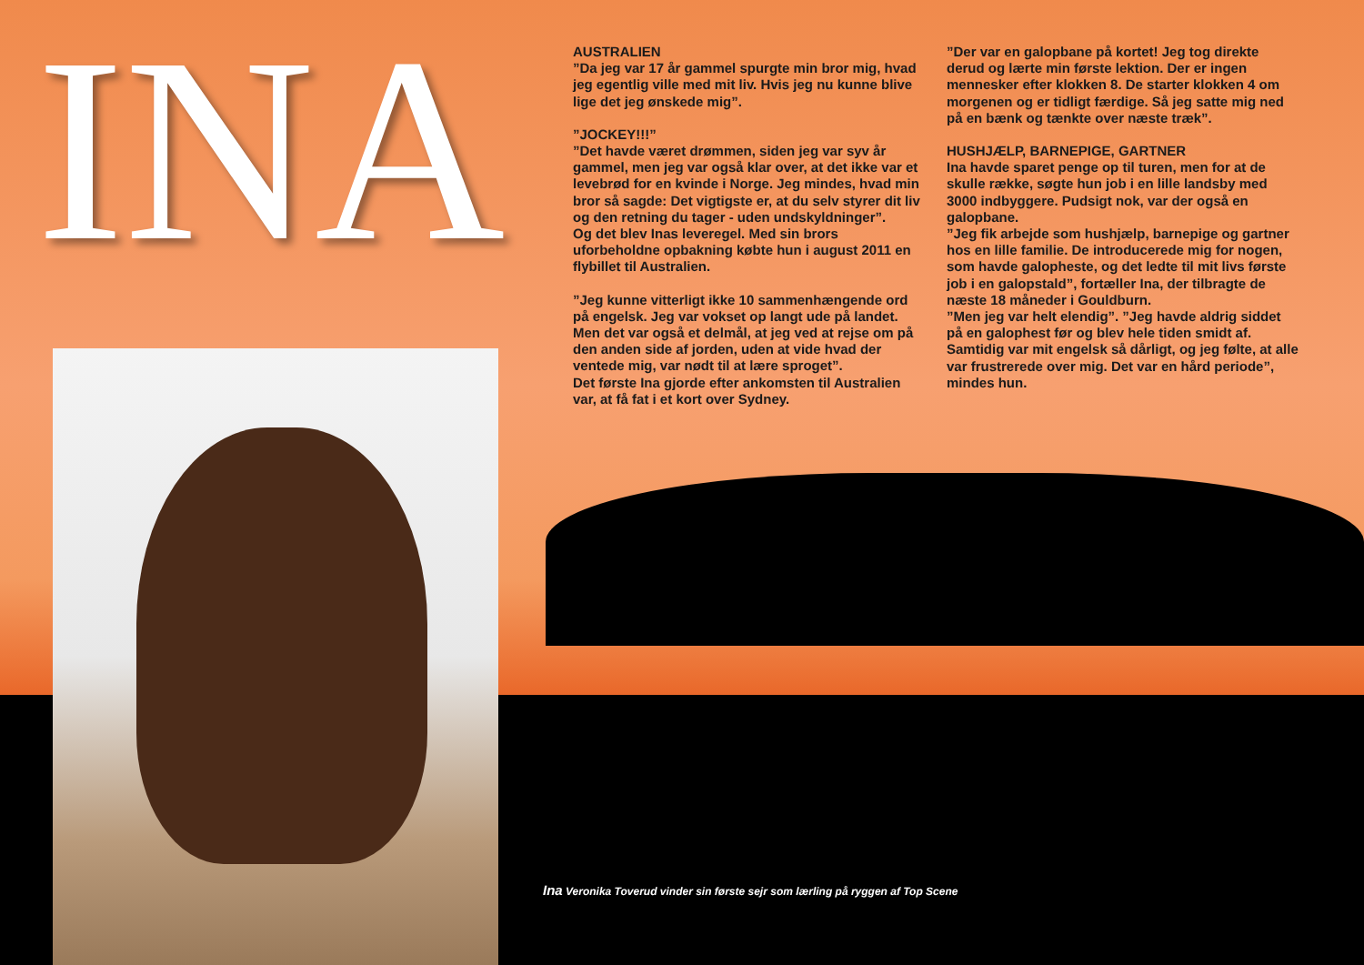INA
AUSTRALIEN
”Da jeg var 17 år gammel spurgte min bror mig, hvad jeg egentlig ville med mit liv. Hvis jeg nu kunne blive lige det jeg ønskede mig”.
”JOCKEY!!!”
”Det havde været drømmen, siden jeg var syv år gammel, men jeg var også klar over, at det ikke var et levebrød for en kvinde i Norge. Jeg mindes, hvad min bror så sagde: Det vigtigste er, at du selv styrer dit liv og den retning du tager - uden undskyldninger”.
Og det blev Inas leveregel. Med sin brors uforbeholdne opbakning købte hun i august 2011 en flybillet til Australien.
”Jeg kunne vitterligt ikke 10 sammenhængende ord på engelsk. Jeg var vokset op langt ude på landet. Men det var også et delmål, at jeg ved at rejse om på den anden side af jorden, uden at vide hvad der ventede mig, var nødt til at lære sproget”.
Det første Ina gjorde efter ankomsten til Australien var, at få fat i et kort over Sydney.
”Der var en galopbane på kortet! Jeg tog direkte derud og lærte min første lektion. Der er ingen mennesker efter klokken 8. De starter klokken 4 om morgenen og er tidligt færdige. Så jeg satte mig ned på en bænk og tænkte over næste træk”.
HUSHJÆLP, BARNEPIGE, GARTNER
Ina havde sparet penge op til turen, men for at de skulle række, søgte hun job i en lille landsby med 3000 indbyggere. Pudsigt nok, var der også en galopbane.
”Jeg fik arbejde som hushjælp, barnepige og gartner hos en lille familie. De introducerede mig for nogen, som havde galopheste, og det ledte til mit livs første job i en galopstald”, fortæller Ina, der tilbragte de næste 18 måneder i Gouldburn.
”Men jeg var helt elendig”. ”Jeg havde aldrig siddet på en galophest før og blev hele tiden smidt af. Samtidig var mit engelsk så dårligt, og jeg følte, at alle var frustrerede over mig. Det var en hård periode”, mindes hun.
Ina Veronika Toverud vinder sin første sejr som lærling på ryggen af Top Scene